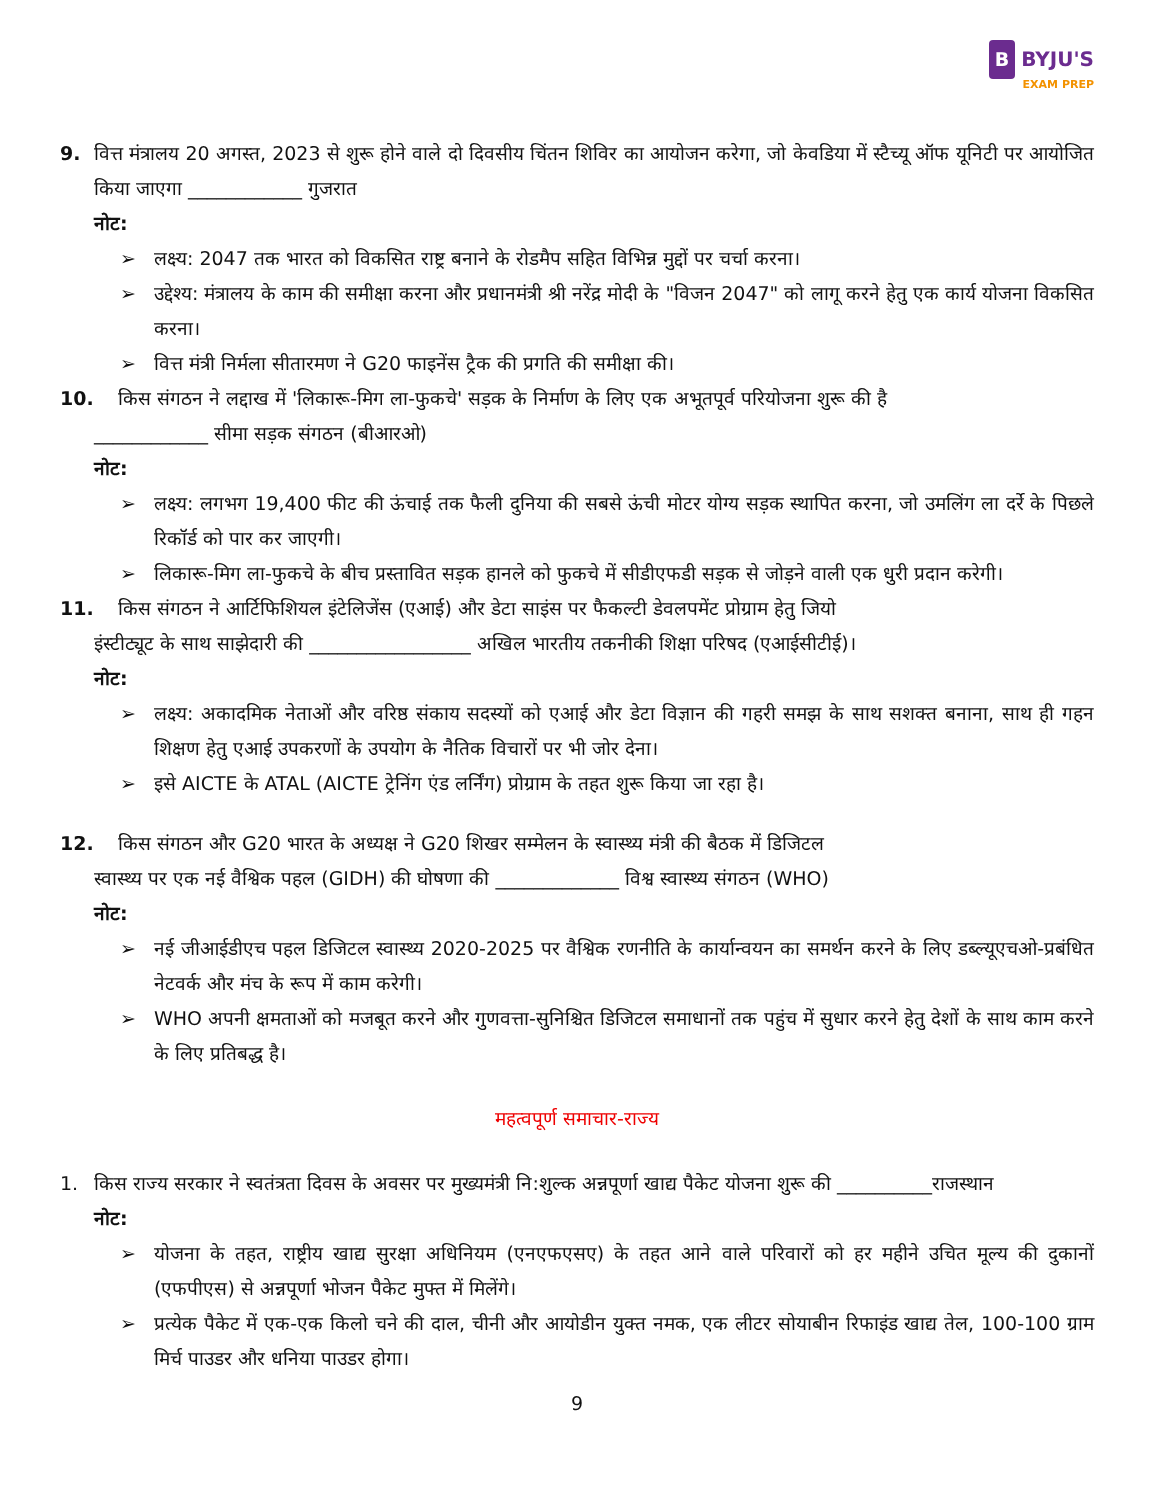B BYJU'S
EXAM PREP
9. वित्त मंत्रालय 20 अगस्त, 2023 से शुरू होने वाले दो दिवसीय चिंतन शिविर का आयोजन करेगा, जो केवडिया में स्टैच्यू ऑफ यूनिटी पर आयोजित किया जाएगा ____________ गुजरात
नोट:
लक्ष्य: 2047 तक भारत को विकसित राष्ट्र बनाने के रोडमैप सहित विभिन्न मुद्दों पर चर्चा करना।
उद्देश्य: मंत्रालय के काम की समीक्षा करना और प्रधानमंत्री श्री नरेंद्र मोदी के "विजन 2047" को लागू करने हेतु एक कार्य योजना विकसित करना।
वित्त मंत्री निर्मला सीतारमण ने G20 फाइनेंस ट्रैक की प्रगति की समीक्षा की।
10. किस संगठन ने लद्दाख में 'लिकारू-मिग ला-फुकचे' सड़क के निर्माण के लिए एक अभूतपूर्व परियोजना शुरू की है
____________ सीमा सड़क संगठन (बीआरओ)
नोट:
लक्ष्य: लगभग 19,400 फीट की ऊंचाई तक फैली दुनिया की सबसे ऊंची मोटर योग्य सड़क स्थापित करना, जो उमलिंग ला दर्रे के पिछले रिकॉर्ड को पार कर जाएगी।
लिकारू-मिग ला-फुकचे के बीच प्रस्तावित सड़क हानले को फुकचे में सीडीएफडी सड़क से जोड़ने वाली एक धुरी प्रदान करेगी।
11. किस संगठन ने आर्टिफिशियल इंटेलिजेंस (एआई) और डेटा साइंस पर फैकल्टी डेवलपमेंट प्रोग्राम हेतु जियो
इंस्टीट्यूट के साथ साझेदारी की _________________ अखिल भारतीय तकनीकी शिक्षा परिषद (एआईसीटीई)।
नोट:
लक्ष्य: अकादमिक नेताओं और वरिष्ठ संकाय सदस्यों को एआई और डेटा विज्ञान की गहरी समझ के साथ सशक्त बनाना, साथ ही गहन शिक्षण हेतु एआई उपकरणों के उपयोग के नैतिक विचारों पर भी जोर देना।
इसे AICTE के ATAL (AICTE ट्रेनिंग एंड लर्निंग) प्रोग्राम के तहत शुरू किया जा रहा है।
12. किस संगठन और G20 भारत के अध्यक्ष ने G20 शिखर सम्मेलन के स्वास्थ्य मंत्री की बैठक में डिजिटल
स्वास्थ्य पर एक नई वैश्विक पहल (GIDH) की घोषणा की _____________ विश्व स्वास्थ्य संगठन (WHO)
नोट:
नई जीआईडीएच पहल डिजिटल स्वास्थ्य 2020-2025 पर वैश्विक रणनीति के कार्यान्वयन का समर्थन करने के लिए डब्ल्यूएचओ-प्रबंधित नेटवर्क और मंच के रूप में काम करेगी।
WHO अपनी क्षमताओं को मजबूत करने और गुणवत्ता-सुनिश्चित डिजिटल समाधानों तक पहुंच में सुधार करने हेतु देशों के साथ काम करने के लिए प्रतिबद्ध है।
महत्वपूर्ण समाचार-राज्य
1. किस राज्य सरकार ने स्वतंत्रता दिवस के अवसर पर मुख्यमंत्री नि:शुल्क अन्नपूर्णा खाद्य पैकेट योजना शुरू की __________राजस्थान
नोट:
योजना के तहत, राष्ट्रीय खाद्य सुरक्षा अधिनियम (एनएफएसए) के तहत आने वाले परिवारों को हर महीने उचित मूल्य की दुकानों (एफपीएस) से अन्नपूर्णा भोजन पैकेट मुफ्त में मिलेंगे।
प्रत्येक पैकेट में एक-एक किलो चने की दाल, चीनी और आयोडीन युक्त नमक, एक लीटर सोयाबीन रिफाइंड खाद्य तेल, 100-100 ग्राम मिर्च पाउडर और धनिया पाउडर होगा।
9